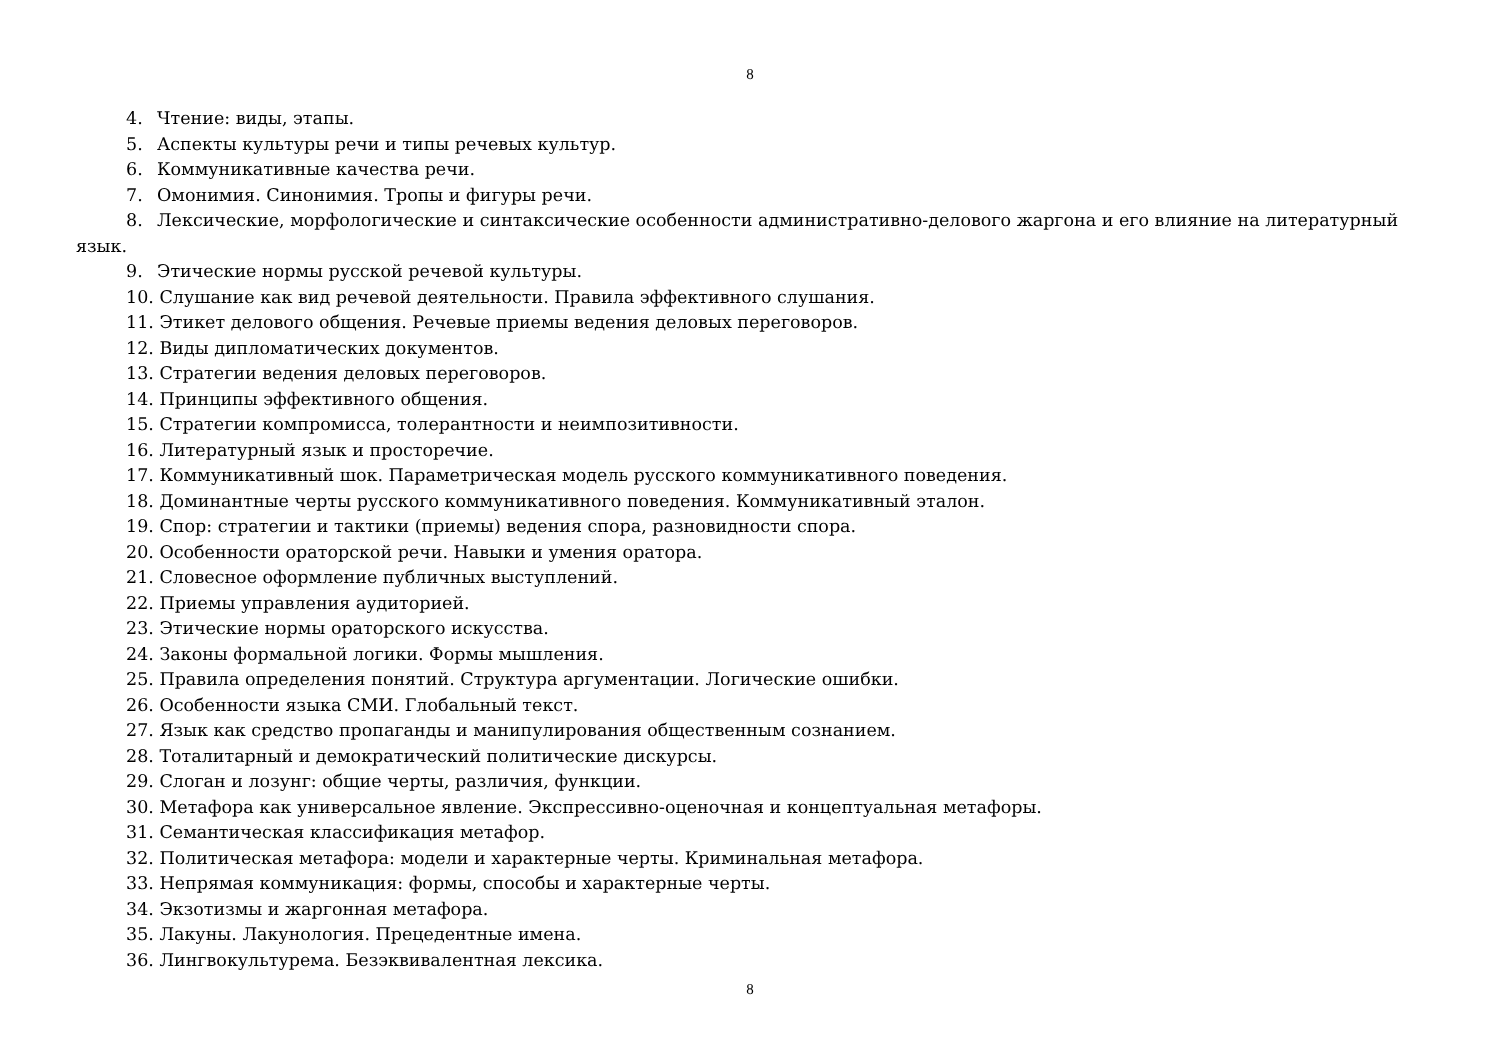8
4. Чтение: виды, этапы.
5. Аспекты культуры речи и типы речевых культур.
6. Коммуникативные качества речи.
7. Омонимия. Синонимия. Тропы и фигуры речи.
8. Лексические, морфологические и синтаксические особенности административно-делового жаргона и его влияние на литературный язык.
9. Этические нормы русской речевой культуры.
10. Слушание как вид речевой деятельности. Правила эффективного слушания.
11. Этикет делового общения. Речевые приемы ведения деловых переговоров.
12. Виды дипломатических документов.
13. Стратегии ведения деловых переговоров.
14. Принципы эффективного общения.
15. Стратегии компромисса, толерантности и неимпозитивности.
16. Литературный язык и просторечие.
17. Коммуникативный шок. Параметрическая модель русского коммуникативного поведения.
18. Доминантные черты русского коммуникативного поведения. Коммуникативный эталон.
19. Спор: стратегии и тактики (приемы) ведения спора, разновидности спора.
20. Особенности ораторской речи. Навыки и умения оратора.
21. Словесное оформление публичных выступлений.
22. Приемы управления аудиторией.
23. Этические нормы ораторского искусства.
24. Законы формальной логики. Формы мышления.
25. Правила определения понятий. Структура аргументации. Логические ошибки.
26. Особенности языка СМИ. Глобальный текст.
27. Язык как средство пропаганды и манипулирования общественным сознанием.
28. Тоталитарный и демократический политические дискурсы.
29. Слоган и лозунг: общие черты, различия, функции.
30. Метафора как универсальное явление. Экспрессивно-оценочная и концептуальная метафоры.
31. Семантическая классификация метафор.
32. Политическая метафора: модели и характерные черты. Криминальная метафора.
33. Непрямая коммуникация: формы, способы и характерные черты.
34. Экзотизмы и жаргонная метафора.
35. Лакуны. Лакунология. Прецедентные имена.
36. Лингвокультурема. Безэквивалентная лексика.
8